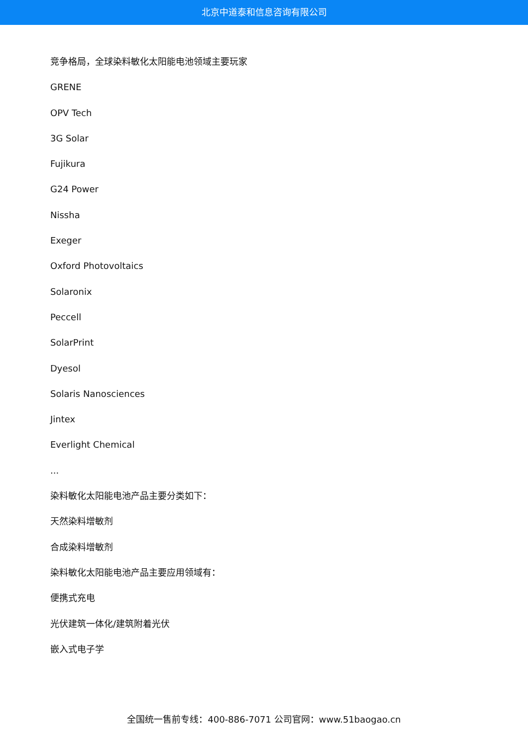北京中道泰和信息咨询有限公司
竞争格局，全球染料敏化太阳能电池领域主要玩家
GRENE
OPV Tech
3G Solar
Fujikura
G24 Power
Nissha
Exeger
Oxford Photovoltaics
Solaronix
Peccell
SolarPrint
Dyesol
Solaris Nanosciences
Jintex
Everlight Chemical
...
染料敏化太阳能电池产品主要分类如下：
天然染料增敏剂
合成染料增敏剂
染料敏化太阳能电池产品主要应用领域有：
便携式充电
光伏建筑一体化/建筑附着光伏
嵌入式电子学
全国统一售前专线：400-886-7071 公司官网：www.51baogao.cn